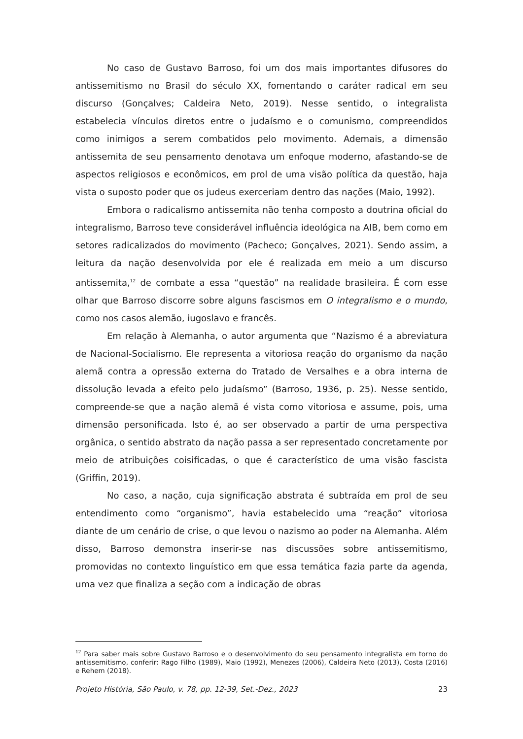No caso de Gustavo Barroso, foi um dos mais importantes difusores do antissemitismo no Brasil do século XX, fomentando o caráter radical em seu discurso (Gonçalves; Caldeira Neto, 2019). Nesse sentido, o integralista estabelecia vínculos diretos entre o judaísmo e o comunismo, compreendidos como inimigos a serem combatidos pelo movimento. Ademais, a dimensão antissemita de seu pensamento denotava um enfoque moderno, afastando-se de aspectos religiosos e econômicos, em prol de uma visão política da questão, haja vista o suposto poder que os judeus exerceriam dentro das nações (Maio, 1992).
Embora o radicalismo antissemita não tenha composto a doutrina oficial do integralismo, Barroso teve considerável influência ideológica na AIB, bem como em setores radicalizados do movimento (Pacheco; Gonçalves, 2021). Sendo assim, a leitura da nação desenvolvida por ele é realizada em meio a um discurso antissemita,<sup>12</sup> de combate a essa “questão” na realidade brasileira. É com esse olhar que Barroso discorre sobre alguns fascismos em O integralismo e o mundo, como nos casos alemão, iugoslavo e francês.
Em relação à Alemanha, o autor argumenta que “Nazismo é a abreviatura de Nacional-Socialismo. Ele representa a vitoriosa reação do organismo da nação alemã contra a opressão externa do Tratado de Versalhes e a obra interna de dissolução levada a efeito pelo judaísmo” (Barroso, 1936, p. 25). Nesse sentido, compreende-se que a nação alemã é vista como vitoriosa e assume, pois, uma dimensão personificada. Isto é, ao ser observado a partir de uma perspectiva orgânica, o sentido abstrato da nação passa a ser representado concretamente por meio de atribuições coisificadas, o que é característico de uma visão fascista (Griffin, 2019).
No caso, a nação, cuja significação abstrata é subtraída em prol de seu entendimento como “organismo”, havia estabelecido uma “reação” vitoriosa diante de um cenário de crise, o que levou o nazismo ao poder na Alemanha. Além disso, Barroso demonstra inserir-se nas discussões sobre antissemitismo, promovidas no contexto linguístico em que essa temática fazia parte da agenda, uma vez que finaliza a seção com a indicação de obras
<sup>12</sup> Para saber mais sobre Gustavo Barroso e o desenvolvimento do seu pensamento integralista em torno do antissemitismo, conferir: Rago Filho (1989), Maio (1992), Menezes (2006), Caldeira Neto (2013), Costa (2016) e Rehem (2018).
Projeto História, São Paulo, v. 78, pp. 12-39, Set.-Dez., 2023 23